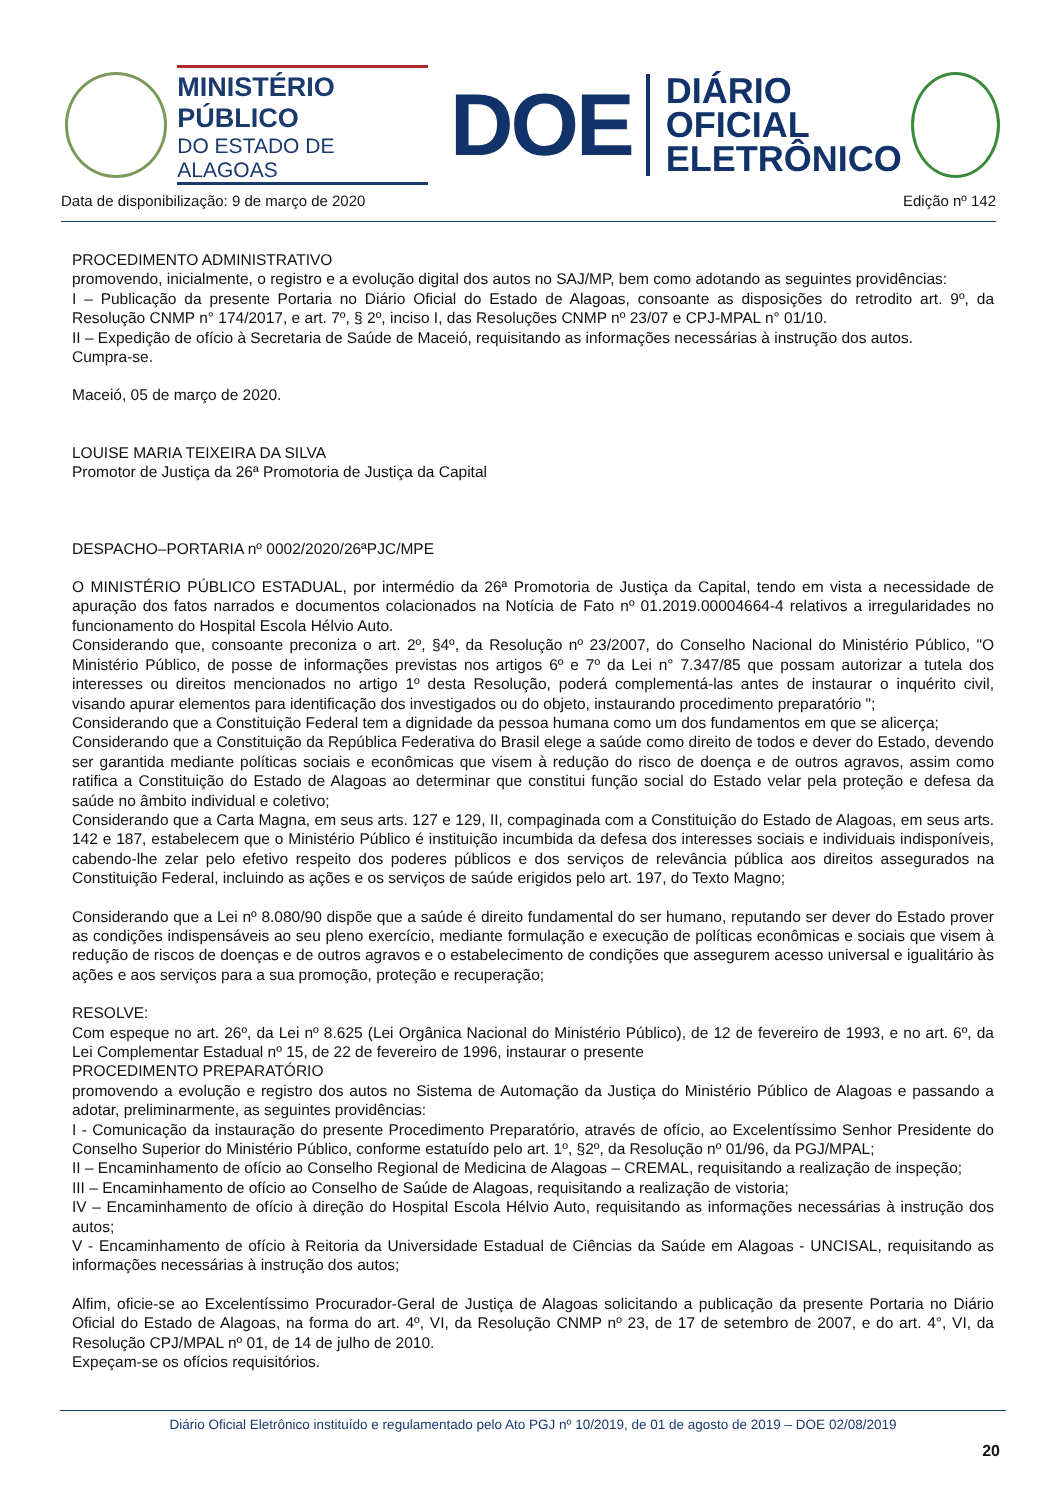MINISTÉRIO PÚBLICO
DO ESTADO DE ALAGOAS
DOE
DIÁRIO OFICIAL
ELETRÔNICO
Data de disponibilização: 9 de março de 2020 Edição nº 142
PROCEDIMENTO ADMINISTRATIVO
promovendo, inicialmente, o registro e a evolução digital dos autos no SAJ/MP, bem como adotando as seguintes providências:
I – Publicação da presente Portaria no Diário Oficial do Estado de Alagoas, consoante as disposições do retrodito art. 9º, da Resolução CNMP n° 174/2017, e art. 7º, § 2º, inciso I, das Resoluções CNMP nº 23/07 e CPJ-MPAL n° 01/10.
II – Expedição de ofício à Secretaria de Saúde de Maceió, requisitando as informações necessárias à instrução dos autos.
Cumpra-se.
Maceió, 05 de março de 2020.
LOUISE MARIA TEIXEIRA DA SILVA
Promotor de Justiça da 26ª Promotoria de Justiça da Capital
DESPACHO–PORTARIA nº 0002/2020/26ªPJC/MPE
O MINISTÉRIO PÚBLICO ESTADUAL, por intermédio da 26ª Promotoria de Justiça da Capital, tendo em vista a necessidade de apuração dos fatos narrados e documentos colacionados na Notícia de Fato nº 01.2019.00004664-4 relativos a irregularidades no funcionamento do Hospital Escola Hélvio Auto.
Considerando que, consoante preconiza o art. 2º, §4º, da Resolução nº 23/2007, do Conselho Nacional do Ministério Público, "O Ministério Público, de posse de informações previstas nos artigos 6º e 7º da Lei n° 7.347/85 que possam autorizar a tutela dos interesses ou direitos mencionados no artigo 1º desta Resolução, poderá complementá-las antes de instaurar o inquérito civil, visando apurar elementos para identificação dos investigados ou do objeto, instaurando procedimento preparatório ";
Considerando que a Constituição Federal tem a dignidade da pessoa humana como um dos fundamentos em que se alicerça;
Considerando que a Constituição da República Federativa do Brasil elege a saúde como direito de todos e dever do Estado, devendo ser garantida mediante políticas sociais e econômicas que visem à redução do risco de doença e de outros agravos, assim como ratifica a Constituição do Estado de Alagoas ao determinar que constitui função social do Estado velar pela proteção e defesa da saúde no âmbito individual e coletivo;
Considerando que a Carta Magna, em seus arts. 127 e 129, II, compaginada com a Constituição do Estado de Alagoas, em seus arts. 142 e 187, estabelecem que o Ministério Público é instituição incumbida da defesa dos interesses sociais e individuais indisponíveis, cabendo-lhe zelar pelo efetivo respeito dos poderes públicos e dos serviços de relevância pública aos direitos assegurados na Constituição Federal, incluindo as ações e os serviços de saúde erigidos pelo art. 197, do Texto Magno;
Considerando que a Lei nº 8.080/90 dispõe que a saúde é direito fundamental do ser humano, reputando ser dever do Estado prover as condições indispensáveis ao seu pleno exercício, mediante formulação e execução de políticas econômicas e sociais que visem à redução de riscos de doenças e de outros agravos e o estabelecimento de condições que assegurem acesso universal e igualitário às ações e aos serviços para a sua promoção, proteção e recuperação;
RESOLVE:
Com espeque no art. 26º, da Lei nº 8.625 (Lei Orgânica Nacional do Ministério Público), de 12 de fevereiro de 1993, e no art. 6º, da Lei Complementar Estadual nº 15, de 22 de fevereiro de 1996, instaurar o presente
PROCEDIMENTO PREPARATÓRIO
promovendo a evolução e registro dos autos no Sistema de Automação da Justiça do Ministério Público de Alagoas e passando a adotar, preliminarmente, as seguintes providências:
I - Comunicação da instauração do presente Procedimento Preparatório, através de ofício, ao Excelentíssimo Senhor Presidente do Conselho Superior do Ministério Público, conforme estatuído pelo art. 1º, §2º, da Resolução nº 01/96, da PGJ/MPAL;
II – Encaminhamento de ofício ao Conselho Regional de Medicina de Alagoas – CREMAL, requisitando a realização de inspeção;
III – Encaminhamento de ofício ao Conselho de Saúde de Alagoas, requisitando a realização de vistoria;
IV – Encaminhamento de ofício à direção do Hospital Escola Hélvio Auto, requisitando as informações necessárias à instrução dos autos;
V - Encaminhamento de ofício à Reitoria da Universidade Estadual de Ciências da Saúde em Alagoas - UNCISAL, requisitando as informações necessárias à instrução dos autos;
Alfim, oficie-se ao Excelentíssimo Procurador-Geral de Justiça de Alagoas solicitando a publicação da presente Portaria no Diário Oficial do Estado de Alagoas, na forma do art. 4º, VI, da Resolução CNMP nº 23, de 17 de setembro de 2007, e do art. 4°, VI, da Resolução CPJ/MPAL nº 01, de 14 de julho de 2010.
Expeçam-se os ofícios requisitórios.
Diário Oficial Eletrônico instituído e regulamentado pelo Ato PGJ nº 10/2019, de 01 de agosto de 2019 – DOE 02/08/2019
20